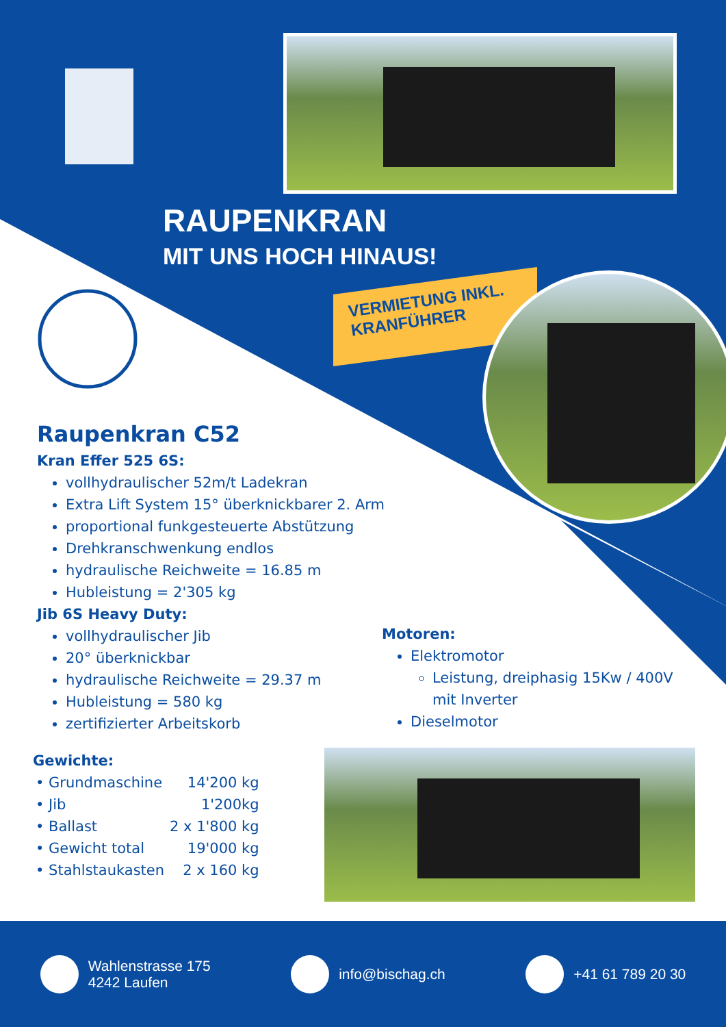RAUPENKRAN
MIT UNS HOCH HINAUS!
VERMIETUNG INKL.
KRANFÜHRER
Raupenkran C52
Kran Effer 525 6S:
vollhydraulischer 52m/t Ladekran
Extra Lift System 15° überknickbarer 2. Arm
proportional funkgesteuerte Abstützung
Drehkranschwenkung endlos
hydraulische Reichweite = 16.85 m
Hubleistung = 2'305 kg
Jib 6S Heavy Duty:
vollhydraulischer Jib
20° überknickbar
hydraulische Reichweite = 29.37 m
Hubleistung = 580 kg
zertifizierter Arbeitskorb
Motoren:
Elektromotor
Leistung, dreiphasig 15Kw / 400V mit Inverter
Dieselmotor
Gewichte:
| • Grundmaschine | 14'200 kg |
| • Jib | 1'200kg |
| • Ballast | 2 x 1'800 kg |
| • Gewicht total | 19'000 kg |
| • Stahlstaukasten | 2 x 160 kg |
Wahlenstrasse 175
4242 Laufen
info@bischag.ch +41 61 789 20 30